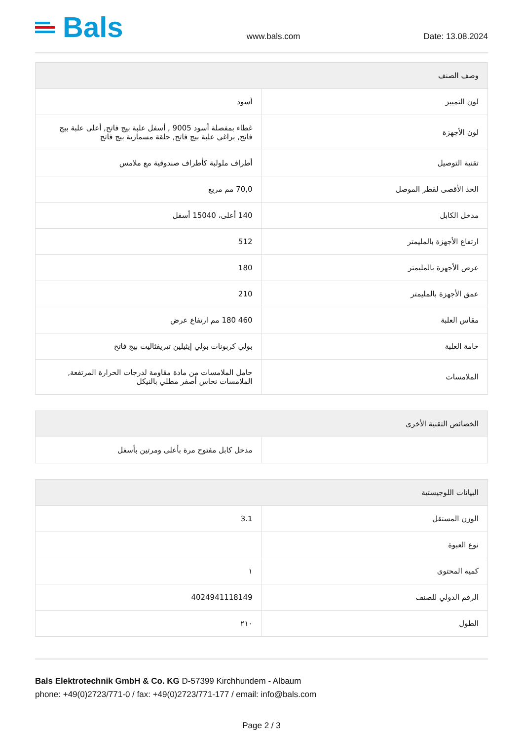Bals
www.bals.com Date: 13.08.2024
| وصف الصنف | |
| --- | --- |
| لون التمييز | أسود |
| لون الأجهزة | غطاء بمفصلة أسود 9005 , أسفل علبة بيج فاتح, أعلى علبة بيج فاتح, براغي علبة بيج فاتح, حلقة مسمارية بيج فاتح |
| تقنية التوصيل | أطراف ملولبة كأطراف صندوقية مع ملامس |
| الحد الأقصى لقطر الموصل | 70,0 مم مربع |
| مدخل الكابل | 140 أعلى، 15040 أسفل |
| ارتفاع الأجهزة بالمليمتر | 512 |
| عرض الأجهزة بالمليمتر | 180 |
| عمق الأجهزة بالمليمتر | 210 |
| مقاس العلبة | 460 180 مم ارتفاع عرض |
| خامة العلبة | بولي كربونات بولي إيثيلين تيريفثاليت بيج فاتح |
| الملامسات | حامل الملامسات من مادة مقاومة لدرجات الحرارة المرتفعة, الملامسات نحاس أصفر مطلي بالنيكل |
| الخصائص التقنية الأخرى | |
| --- | --- |
| | مدخل كابل مفتوح مرة بأعلى ومرتين بأسفل |
| البيانات اللوجيستية | |
| --- | --- |
| الوزن المستقل | 3.1 |
| نوع العبوة | |
| كمية المحتوى | ١ |
| الرقم الدولي للصنف | 4024941118149 |
| الطول | ٢١٠ |
Bals Elektrotechnik GmbH & Co. KG D-57399 Kirchhundem - Albaum
phone: +49(0)2723/771-0 / fax: +49(0)2723/771-177 / email: info@bals.com
Page 2 / 3